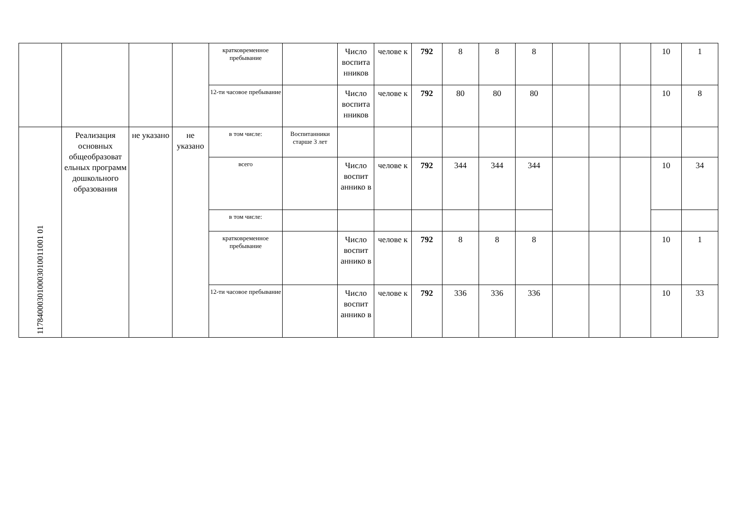| | | | | кратковременное пребывание | | Число воспита нников | челове к | 792 | 8 | 8 | 8 | | | | 10 | 1 |
| | | | | 12-ти часовое пребывание | | Число воспита нников | челове к | 792 | 80 | 80 | 80 | | | | 10 | 8 |
| 117840003010003010011001 01 | Реализация основных общеобразоват ельных программ дошкольного образования | не указано | не указано | в том числе: | Воспитанники старше 3 лет | | | | | | | | | | | |
| | | | | всего | | Число воспит аннико в | челове к | 792 | 344 | 344 | 344 | | | | 10 | 34 |
| | | | | в том числе: | | | | | | | | | | | | |
| | | | | кратковременное пребывание | | Число воспит аннико в | челове к | 792 | 8 | 8 | 8 | | | | 10 | 1 |
| | | | | 12-ти часовое пребывание | | Число воспит аннико в | челове к | 792 | 336 | 336 | 336 | | | | 10 | 33 |